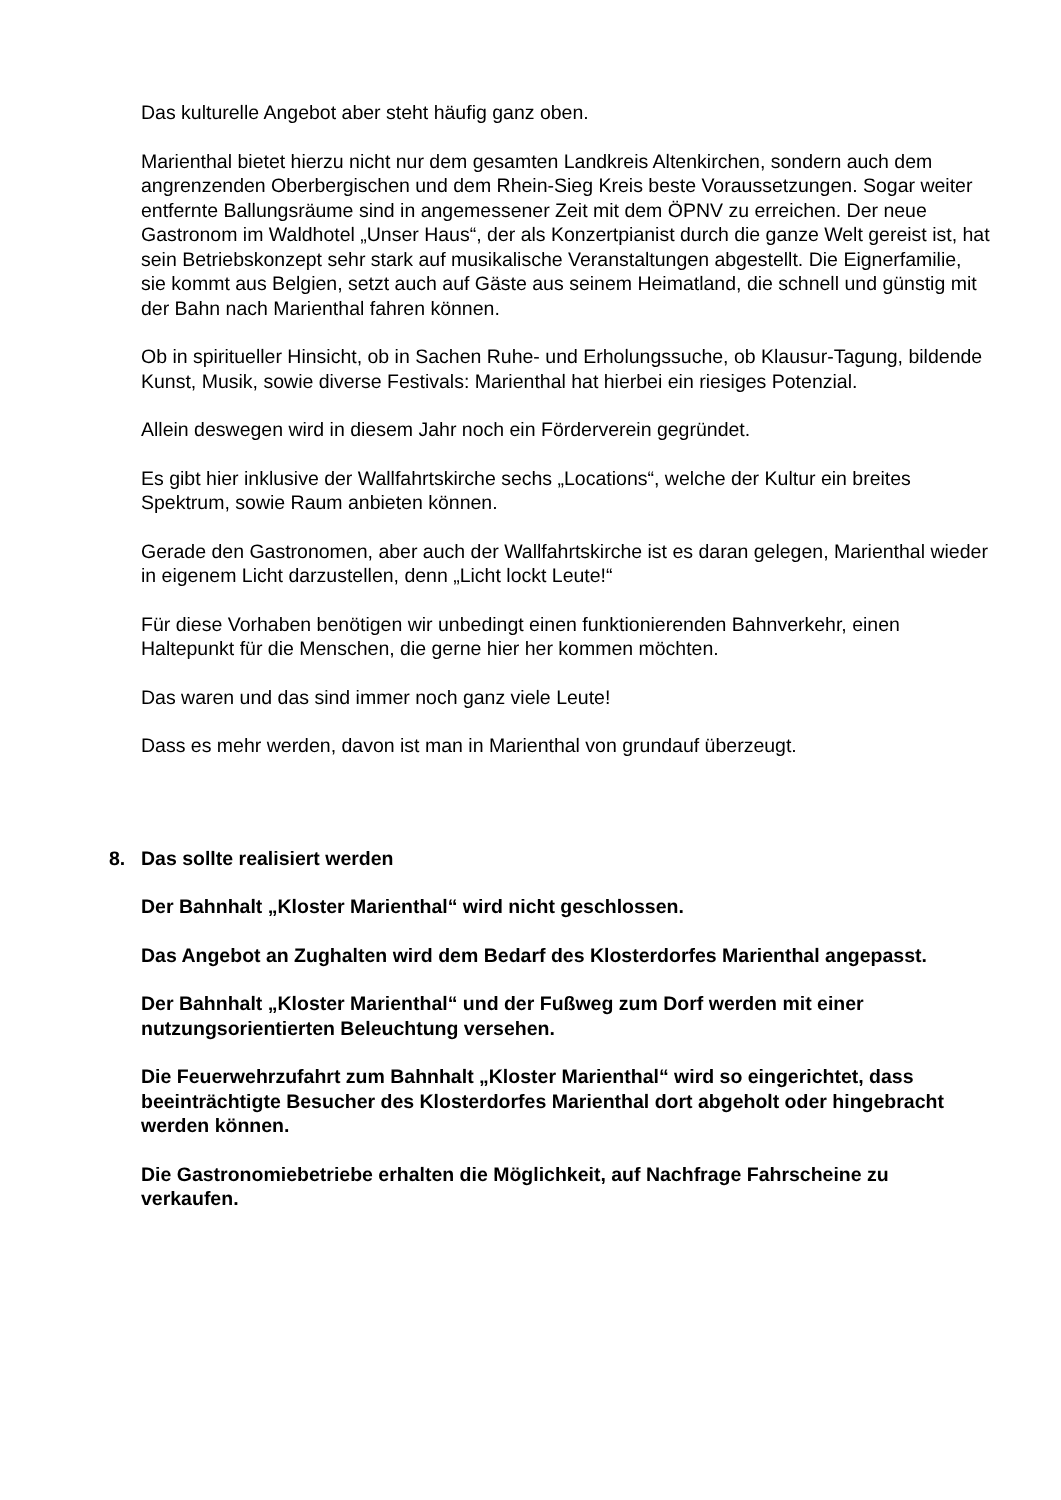Das kulturelle Angebot aber steht häufig ganz oben.
Marienthal bietet hierzu nicht nur dem gesamten Landkreis Altenkirchen, sondern auch dem angrenzenden Oberbergischen und dem Rhein-Sieg Kreis beste Voraussetzungen. Sogar weiter entfernte Ballungsräume sind in angemessener Zeit mit dem ÖPNV zu erreichen. Der neue Gastronom im Waldhotel „Unser Haus“, der als Konzertpianist durch die ganze Welt gereist ist, hat sein Betriebskonzept sehr stark auf musikalische Veranstaltungen abgestellt. Die Eignerfamilie, sie kommt aus Belgien, setzt auch auf Gäste aus seinem Heimatland, die schnell und günstig mit der Bahn nach Marienthal fahren können.
Ob in spiritueller Hinsicht, ob in Sachen Ruhe- und Erholungssuche, ob Klausur-Tagung, bildende Kunst, Musik, sowie diverse Festivals: Marienthal hat hierbei ein riesiges Potenzial.
Allein deswegen wird in diesem Jahr noch ein Förderverein gegründet.
Es gibt hier inklusive der Wallfahrtskirche sechs „Locations“, welche der Kultur ein breites Spektrum, sowie Raum anbieten können.
Gerade den Gastronomen, aber auch der Wallfahrtskirche ist es daran gelegen, Marienthal wieder in eigenem Licht darzustellen, denn „Licht lockt Leute!“
Für diese Vorhaben benötigen wir unbedingt einen funktionierenden Bahnverkehr, einen Haltepunkt für die Menschen, die gerne hier her kommen möchten.
Das waren und das sind immer noch ganz viele Leute!
Dass es mehr werden, davon ist man in Marienthal von grundauf überzeugt.
8. Das sollte realisiert werden
Der Bahnhalt „Kloster Marienthal“ wird nicht geschlossen.
Das Angebot an Zughalten wird dem Bedarf des Klosterdorfes Marienthal angepasst.
Der Bahnhalt „Kloster Marienthal“ und der Fußweg zum Dorf werden mit einer nutzungsorientierten Beleuchtung versehen.
Die Feuerwehrzufahrt zum Bahnhalt „Kloster Marienthal“ wird so eingerichtet, dass beeinträchtigte Besucher des Klosterdorfes Marienthal dort abgeholt oder hingebracht werden können.
Die Gastronomiebetriebe erhalten die Möglichkeit, auf Nachfrage Fahrscheine zu verkaufen.